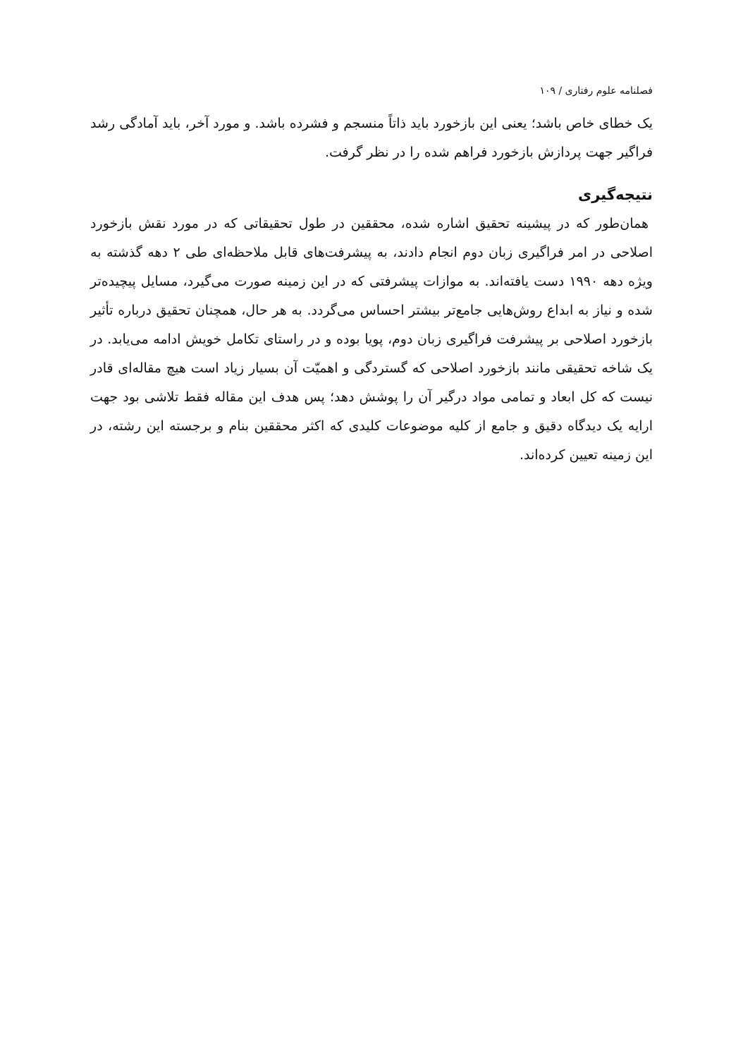فصلنامه علوم رفتاری / ۱۰۹
یک خطای خاص باشد؛ یعنی این بازخورد باید ذاتاً منسجم و فشرده باشد. و مورد آخر، باید آمادگی رشد فراگیر جهت پردازش بازخورد فراهم شده را در نظر گرفت.
نتیجه‌گیری
همان‌طور که در پیشینه تحقیق اشاره شده، محققین در طول تحقیقاتی که در مورد نقش بازخورد اصلاحی در امر فراگیری زبان دوم انجام دادند، به پیشرفت‌های قابل ملاحظه‌ای طی ۲ دهه گذشته به ویژه دهه ۱۹۹۰ دست یافته‌اند. به موازات پیشرفتی که در این زمینه صورت می‌گیرد، مسایل پیچیده‌تر شده و نیاز به ابداع روش‌هایی جامع‌تر بیشتر احساس می‌گردد. به هر حال، همچنان تحقیق درباره تأثیر بازخورد اصلاحی بر پیشرفت فراگیری زبان دوم، پویا بوده و در راستای تکامل خویش ادامه می‌یابد. در یک شاخه تحقیقی مانند بازخورد اصلاحی که گستردگی و اهمیّت آن بسیار زیاد است هیچ مقاله‌ای قادر نیست که کل ابعاد و تمامی مواد درگیر آن را پوشش دهد؛ پس هدف این مقاله فقط تلاشی بود جهت ارایه یک دیدگاه دقیق و جامع از کلیه موضوعات کلیدی که اکثر محققین بنام و برجسته این رشته، در این زمینه تعیین کرده‌اند.